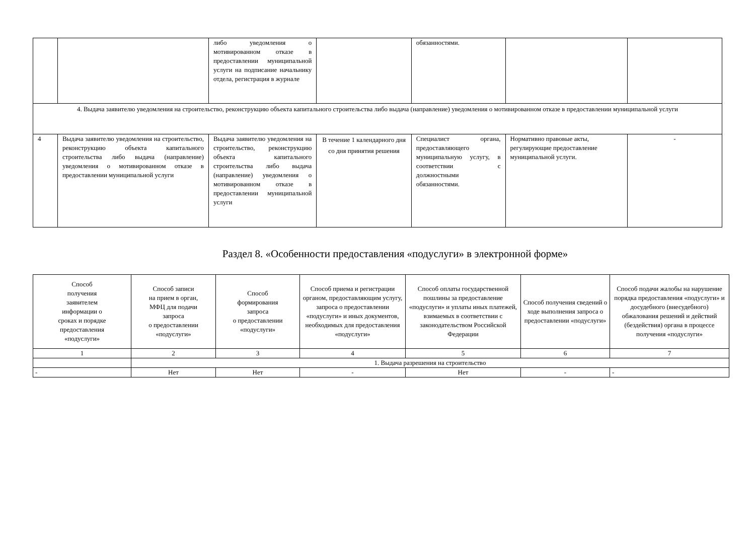| | | либо уведомления о мотивированном отказе в предоставлении муниципальной услуги на подписание начальнику отдела, регистрация в журнале | | обязанностями. | | |
| 4. Выдача заявителю уведомления на строительство, реконструкцию объекта капитального строительства либо выдача (направление) уведомления о мотивированном отказе в предоставлении муниципальной услуги | | | | | | |
| 4 | Выдача заявителю уведомления на строительство, реконструкцию объекта капитального строительства либо выдача (направление) уведомления о мотивированном отказе в предоставлении муниципальной услуги | Выдача заявителю уведомления на строительство, реконструкцию объекта капитального строительства либо выдача (направление) уведомления о мотивированном отказе в предоставлении муниципальной услуги | В течение 1 календарного дня со дня принятия решения | Специалист органа, предоставляющего муниципальную услугу, в соответствии с должностными обязанностями. | Нормативно правовые акты, регулирующие предоставление муниципальной услуги. | - |
Раздел 8. «Особенности предоставления «подуслуги» в электронной форме»
| Способ получения заявителем информации о сроках и порядке предоставления «подуслуги» | Способ записи на прием в орган, МФЦ для подачи запроса о предоставлении «подуслуги» | Способ формирования запроса о предоставлении «подуслуги» | Способ приема и регистрации органом, предоставляющим услугу, запроса о предоставлении «подуслуги» и иных документов, необходимых для предоставления «подуслуги» | Способ оплаты государственной пошлины за предоставление «подуслуги» и уплаты иных платежей, взимаемых в соответствии с законодательством Российской Федерации | Способ получения сведений о ходе выполнения запроса о предоставлении «подуслуги» | Способ подачи жалобы на нарушение порядка предоставления «подуслуги» и досудебного (внесудебного) обжалования решений и действий (бездействия) органа в процессе получения «подуслуги» |
| --- | --- | --- | --- | --- | --- | --- |
| 1 | 2 | 3 | 4 | 5 | 6 | 7 |
| | 1. Выдача разрешения на строительство | | | | | |
| - | Нет | Нет | - | Нет | - | - |